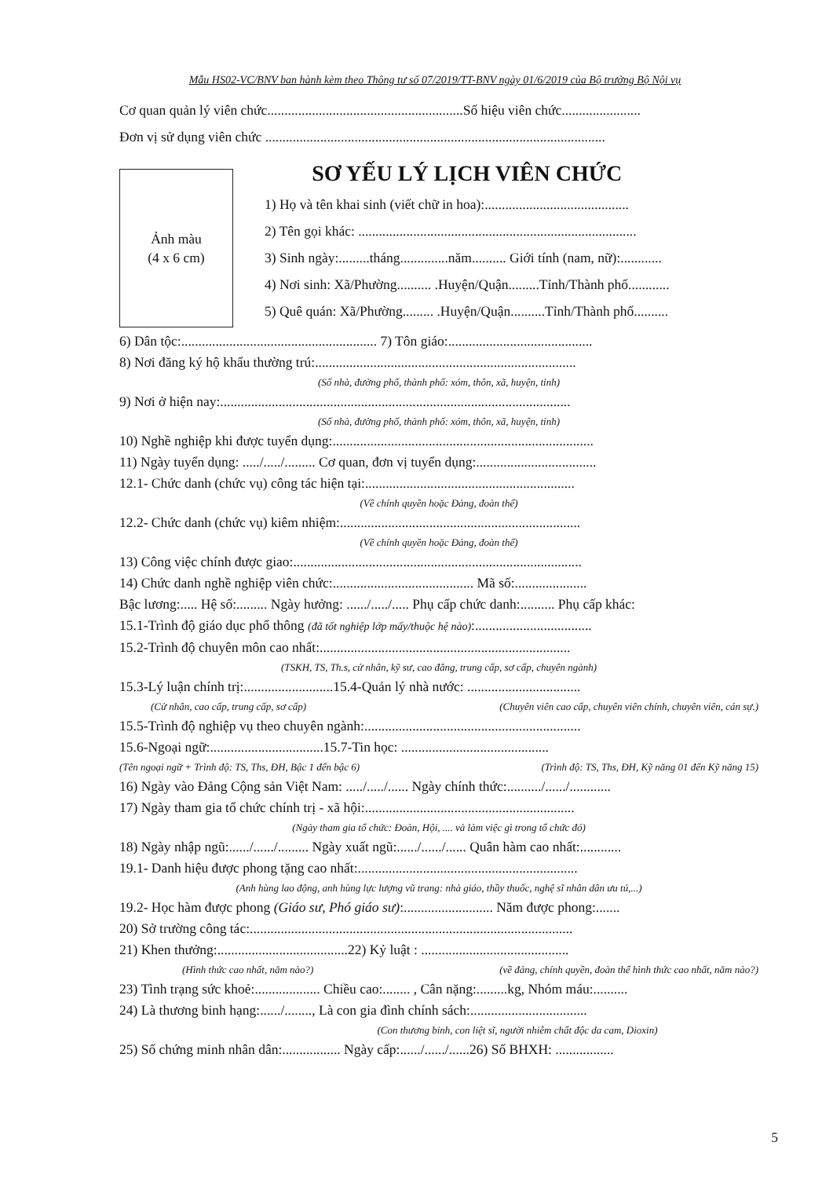Mẫu HS02-VC/BNV ban hành kèm theo Thông tư số 07/2019/TT-BNV ngày 01/6/2019 của Bộ trưởng Bộ Nội vụ
Cơ quan quản lý viên chức.........................................................Số hiệu viên chức.......................
Đơn vị sử dụng viên chức ...................................................................................................
Ảnh màu
(4 x 6 cm)
SƠ YẾU LÝ LỊCH VIÊN CHỨC
1) Họ và tên khai sinh (viết chữ in hoa):..........................................
2) Tên gọi khác: .................................................................................
3) Sinh ngày:.........tháng..............năm.......... Giới tính (nam, nữ):............
4) Nơi sinh: Xã/Phường.......... .Huyện/Quận.........Tỉnh/Thành phố............
5) Quê quán: Xã/Phường......... .Huyện/Quận..........Tỉnh/Thành phố..........
6) Dân tộc:......................................................... 7) Tôn giáo:..........................................
8) Nơi đăng ký hộ khẩu thường trú:............................................................................
(Số nhà, đường phố, thành phố: xóm, thôn, xã, huyện, tỉnh)
9) Nơi ở hiện nay:......................................................................................................
(Số nhà, đường phố, thành phố: xóm, thôn, xã, huyện, tỉnh)
10) Nghề nghiệp khi được tuyển dụng:............................................................................
11) Ngày tuyển dụng: ...../...../......... Cơ quan, đơn vị tuyển dụng:...................................
12.1- Chức danh (chức vụ) công tác hiện tại:.............................................................
(Về chính quyền hoặc Đảng, đoàn thể)
12.2- Chức danh (chức vụ) kiêm nhiệm:......................................................................
(Về chính quyền hoặc Đảng, đoàn thể)
13) Công việc chính được giao:....................................................................................
14) Chức danh nghề nghiệp viên chức:......................................... Mã số:.....................
Bậc lương:..... Hệ số:......... Ngày hưởng: ....../...../..... Phụ cấp chức danh:.......... Phụ cấp khác:
15.1-Trình độ giáo dục phổ thông (đã tốt nghiệp lớp mấy/thuộc hệ nào):..................................
15.2-Trình độ chuyên môn cao nhất:.........................................................................
(TSKH, TS, Th.s, cử nhân, kỹ sư, cao đẳng, trung cấp, sơ cấp, chuyên ngành)
15.3-Lý luận chính trị:..........................15.4-Quản lý nhà nước: .................................
(Cử nhân, cao cấp, trung cấp, sơ cấp) (Chuyên viên cao cấp, chuyên viên chính, chuyên viên, cán sự.)
15.5-Trình độ nghiệp vụ theo chuyên ngành:...............................................................
15.6-Ngoại ngữ:.................................15.7-Tin học: ...........................................
(Tên ngoại ngữ + Trình độ: TS, Ths, ĐH, Bậc 1 đến bậc 6) (Trình độ: TS, Ths, ĐH, Kỹ năng 01 đến Kỹ năng 15)
16) Ngày vào Đảng Cộng sản Việt Nam: ...../...../...... Ngày chính thức:........../....../............
17) Ngày tham gia tổ chức chính trị - xã hội:.............................................................
(Ngày tham gia tổ chức: Đoàn, Hội, .... và làm việc gì trong tổ chức đó)
18) Ngày nhập ngũ:....../....../......... Ngày xuất ngũ:....../....../...... Quân hàm cao nhất:............
19.1- Danh hiệu được phong tặng cao nhất:................................................................
(Anh hùng lao động, anh hùng lực lượng vũ trang: nhà giáo, thầy thuốc, nghệ sĩ nhân dân ưu tú,...)
19.2- Học hàm được phong (Giáo sư, Phó giáo sư):.......................... Năm được phong:.......
20) Sở trường công tác:..............................................................................................
21) Khen thưởng:......................................22) Kỷ luật : ...........................................
(Hình thức cao nhất, năm nào?) (về đảng, chính quyền, đoàn thể hình thức cao nhất, năm nào?)
23) Tình trạng sức khoẻ:................... Chiều cao:........ , Cân nặng:.........kg, Nhóm máu:..........
24) Là thương binh hạng:....../........, Là con gia đình chính sách:..................................
(Con thương binh, con liệt sĩ, người nhiễm chất độc da cam, Dioxin)
25) Số chứng minh nhân dân:................. Ngày cấp:....../....../......26) Số BHXH: .................
5